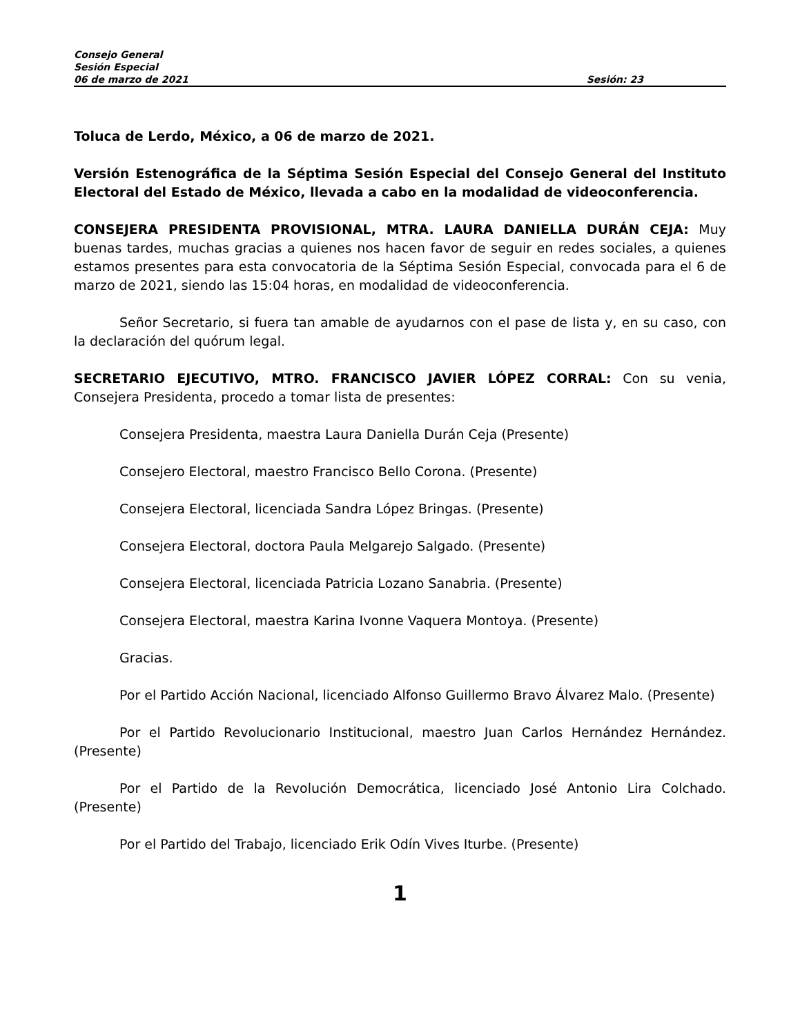Consejo General
Sesión Especial
06 de marzo de 2021 Sesión: 23
Toluca de Lerdo, México, a 06 de marzo de 2021.
Versión Estenográfica de la Séptima Sesión Especial del Consejo General del Instituto Electoral del Estado de México, llevada a cabo en la modalidad de videoconferencia.
CONSEJERA PRESIDENTA PROVISIONAL, MTRA. LAURA DANIELLA DURÁN CEJA: Muy buenas tardes, muchas gracias a quienes nos hacen favor de seguir en redes sociales, a quienes estamos presentes para esta convocatoria de la Séptima Sesión Especial, convocada para el 6 de marzo de 2021, siendo las 15:04 horas, en modalidad de videoconferencia.
Señor Secretario, si fuera tan amable de ayudarnos con el pase de lista y, en su caso, con la declaración del quórum legal.
SECRETARIO EJECUTIVO, MTRO. FRANCISCO JAVIER LÓPEZ CORRAL: Con su venia, Consejera Presidenta, procedo a tomar lista de presentes:
Consejera Presidenta, maestra Laura Daniella Durán Ceja (Presente)
Consejero Electoral, maestro Francisco Bello Corona. (Presente)
Consejera Electoral, licenciada Sandra López Bringas. (Presente)
Consejera Electoral, doctora Paula Melgarejo Salgado. (Presente)
Consejera Electoral, licenciada Patricia Lozano Sanabria. (Presente)
Consejera Electoral, maestra Karina Ivonne Vaquera Montoya. (Presente)
Gracias.
Por el Partido Acción Nacional, licenciado Alfonso Guillermo Bravo Álvarez Malo. (Presente)
Por el Partido Revolucionario Institucional, maestro Juan Carlos Hernández Hernández. (Presente)
Por el Partido de la Revolución Democrática, licenciado José Antonio Lira Colchado. (Presente)
Por el Partido del Trabajo, licenciado Erik Odín Vives Iturbe. (Presente)
1